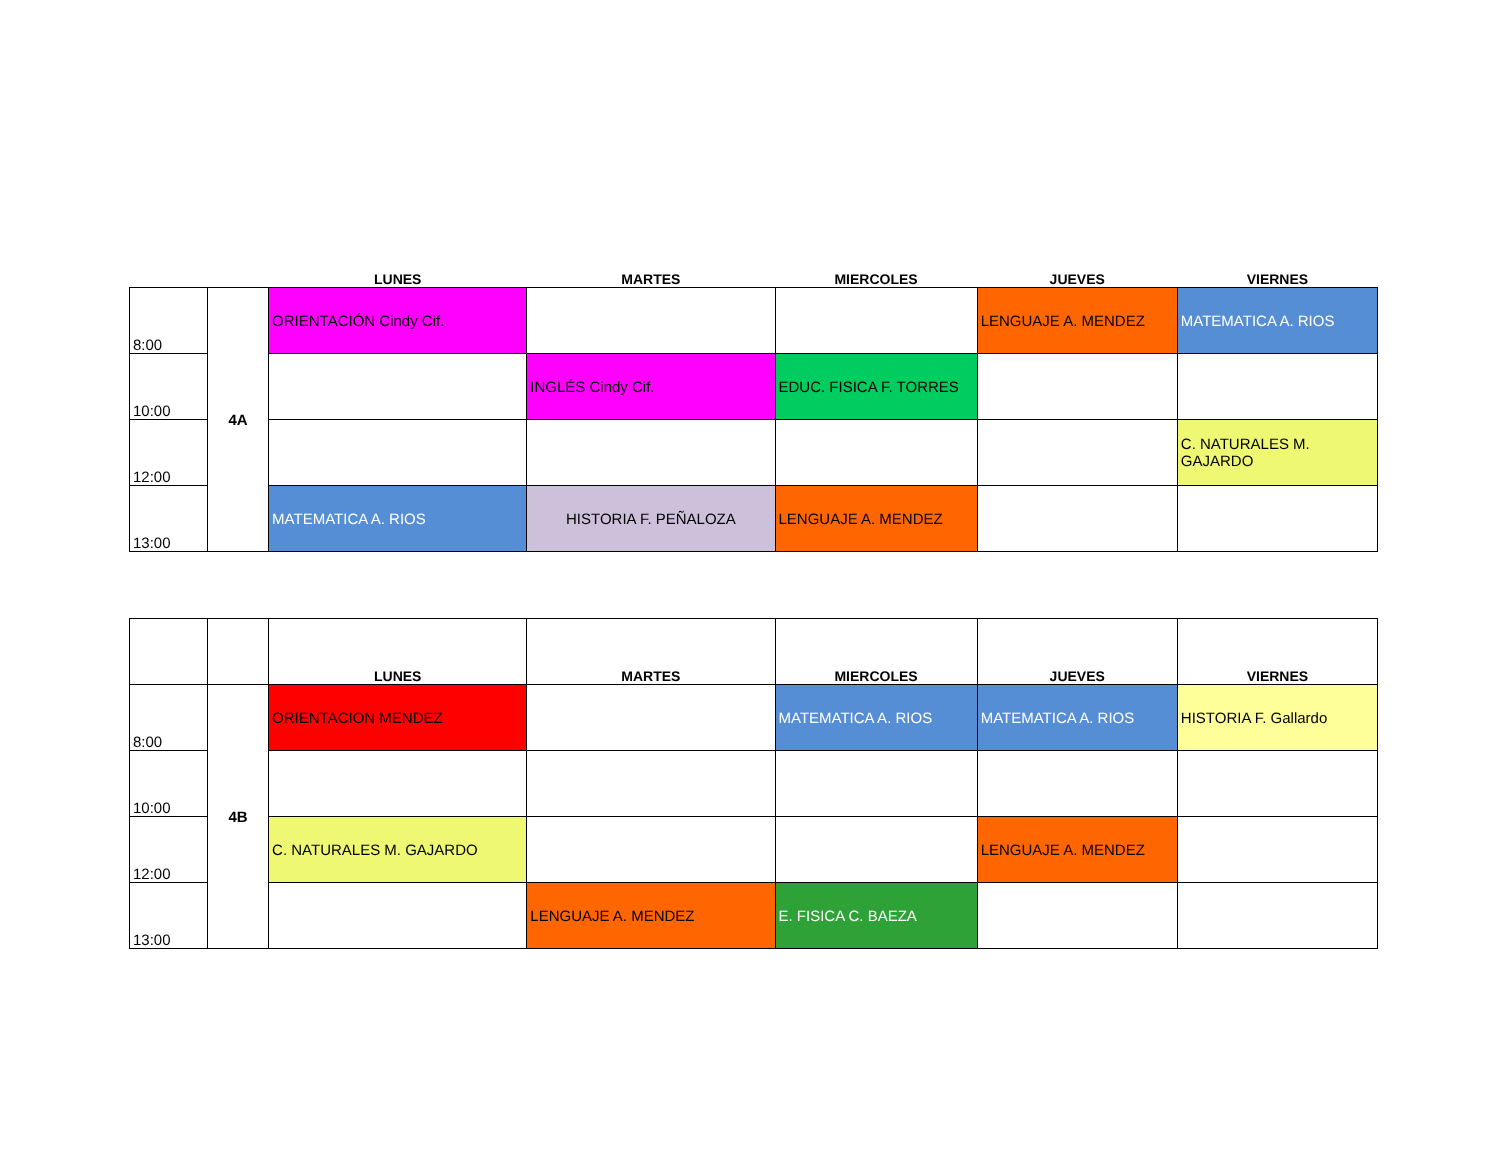| | | LUNES | MARTES | MIERCOLES | JUEVES | VIERNES |
| --- | --- | --- | --- | --- | --- | --- |
| 8:00 | 4A | ORIENTACIÓN Cindy Cif. | | | LENGUAJE A. MENDEZ | MATEMATICA A. RIOS |
| 10:00 | | | INGLÉS Cindy Cif. | EDUC. FISICA F. TORRES | | |
| 12:00 | | | | | | C. NATURALES M. GAJARDO |
| 13:00 | | MATEMATICA A. RIOS | HISTORIA F. PEÑALOZA | LENGUAJE A. MENDEZ | | |
| | | LUNES | MARTES | MIERCOLES | JUEVES | VIERNES |
| --- | --- | --- | --- | --- | --- | --- |
| 8:00 | 4B | ORIENTACION MENDEZ | | MATEMATICA A. RIOS | MATEMATICA A. RIOS | HISTORIA F. Gallardo |
| 10:00 | | | | | | |
| 12:00 | | C. NATURALES M. GAJARDO | | | LENGUAJE A. MENDEZ | |
| 13:00 | | | LENGUAJE A. MENDEZ | E. FISICA C. BAEZA | | |